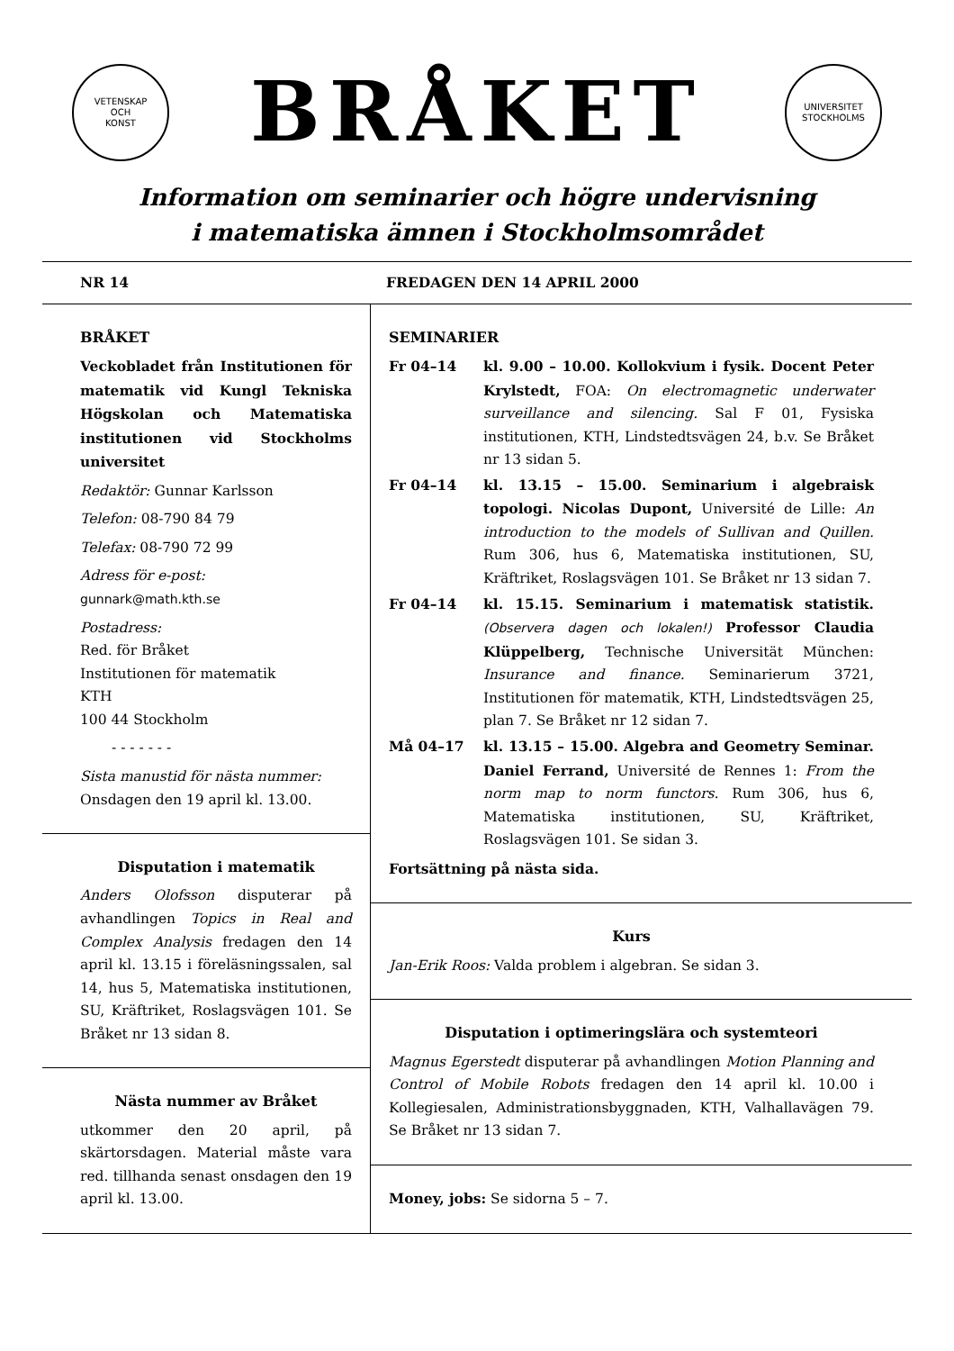VETENSKAP
OCH
KONST
BRÅKET
UNIVERSITET
STOCKHOLMS
Information om seminarier och högre undervisning
i matematiska ämnen i Stockholmsområdet
NR 14 FREDAGEN DEN 14 APRIL 2000
BRÅKET
Veckobladet från Institutionen för matematik vid Kungl Tekniska Högskolan och Matematiska institutionen vid Stockholms universitet
Redaktör: Gunnar Karlsson
Telefon: 08-790 84 79
Telefax: 08-790 72 99
Adress för e-post:
gunnark@math.kth.se
Postadress:
Red. för Bråket
Institutionen för matematik
KTH
100 44 Stockholm
- - - - - - -
Sista manustid för nästa nummer:
Onsdagen den 19 april kl. 13.00.
Disputation i matematik
Anders Olofsson disputerar på avhandlingen Topics in Real and Complex Analysis fredagen den 14 april kl. 13.15 i föreläsningssalen, sal 14, hus 5, Matematiska institutionen, SU, Kräftriket, Roslagsvägen 101. Se Bråket nr 13 sidan 8.
Nästa nummer av Bråket
utkommer den 20 april, på skärtorsdagen. Material måste vara red. tillhanda senast onsdagen den 19 april kl. 13.00.
SEMINARIER
Fr 04–14 kl. 9.00 – 10.00. Kollokvium i fysik. Docent Peter Krylstedt, FOA: On electromagnetic underwater surveillance and silencing. Sal F 01, Fysiska institutionen, KTH, Lindstedtsvägen 24, b.v. Se Bråket nr 13 sidan 5.
Fr 04–14 kl. 13.15 – 15.00. Seminarium i algebraisk topologi. Nicolas Dupont, Université de Lille: An introduction to the models of Sullivan and Quillen. Rum 306, hus 6, Matematiska institutionen, SU, Kräftriket, Roslagsvägen 101. Se Bråket nr 13 sidan 7.
Fr 04–14 kl. 15.15. Seminarium i matematisk statistik. (Observera dagen och lokalen!) Professor Claudia Klüppelberg, Technische Universität München: Insurance and finance. Seminarierum 3721, Institutionen för matematik, KTH, Lindstedtsvägen 25, plan 7. Se Bråket nr 12 sidan 7.
Må 04–17 kl. 13.15 – 15.00. Algebra and Geometry Seminar. Daniel Ferrand, Université de Rennes 1: From the norm map to norm functors. Rum 306, hus 6, Matematiska institutionen, SU, Kräftriket, Roslagsvägen 101. Se sidan 3.
Fortsättning på nästa sida.
Kurs
Jan-Erik Roos: Valda problem i algebran. Se sidan 3.
Disputation i optimeringslära och systemteori
Magnus Egerstedt disputerar på avhandlingen Motion Planning and Control of Mobile Robots fredagen den 14 april kl. 10.00 i Kollegiesalen, Administrationsbyggnaden, KTH, Valhallavägen 79. Se Bråket nr 13 sidan 7.
Money, jobs: Se sidorna 5 – 7.